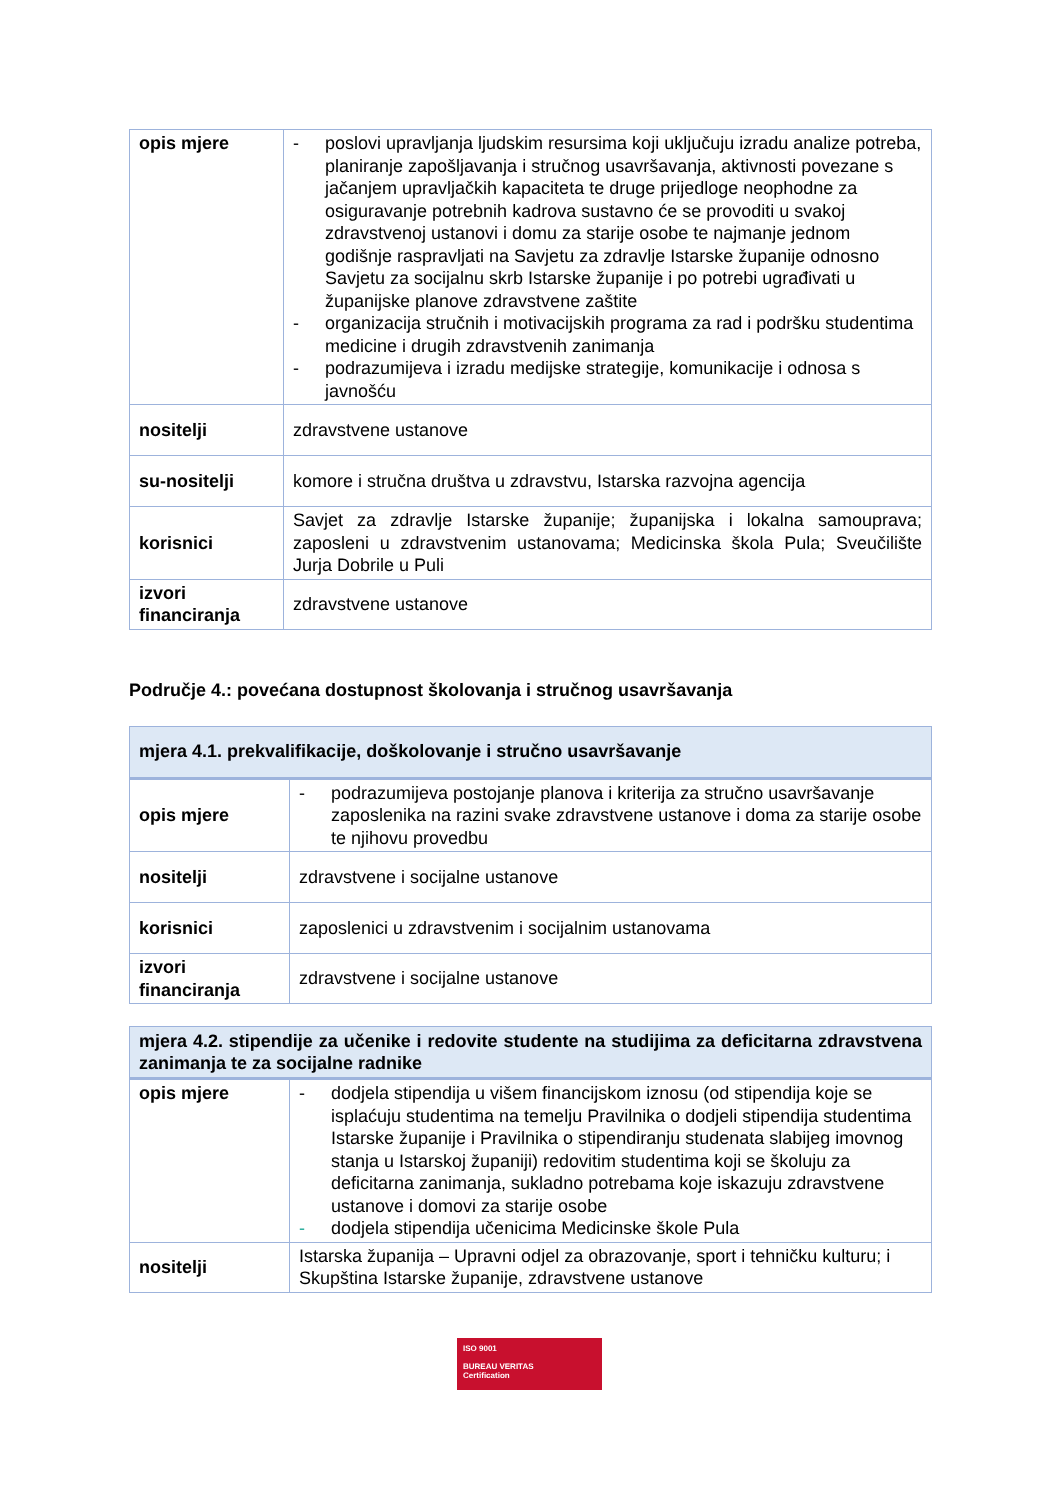| opis mjere | - poslovi upravljanja ljudskim resursima koji uključuju izradu analize potreba, planiranje zapošljavanja i stručnog usavršavanja, aktivnosti povezane s jačanjem upravljačkih kapaciteta te druge prijedloge neophodne za osiguravanje potrebnih kadrova sustavno će se provoditi u svakoj zdravstvenoj ustanovi i domu za starije osobe te najmanje jednom godišnje raspravljati na Savjetu za zdravlje Istarske županije odnosno Savjetu za socijalnu skrb Istarske županije i po potrebi ugrađivati u županijske planove zdravstvene zaštite - organizacija stručnih i motivacijskih programa za rad i podršku studentima medicine i drugih zdravstvenih zanimanja - podrazumijeva i izradu medijske strategije, komunikacije i odnosa s javnošću |
| nositelji | zdravstvene ustanove |
| su-nositelji | komore i stručna društva u zdravstvu, Istarska razvojna agencija |
| korisnici | Savjet za zdravlje Istarske županije; županijska i lokalna samouprava; zaposleni u zdravstvenim ustanovama; Medicinska škola Pula; Sveučilište Jurja Dobrile u Puli |
| izvori financiranja | zdravstvene ustanove |
Područje 4.: povećana dostupnost školovanja i stručnog usavršavanja
| mjera 4.1. prekvalifikacije, doškolovanje i stručno usavršavanje | |
| opis mjere | - podrazumijeva postojanje planova i kriterija za stručno usavršavanje zaposlenika na razini svake zdravstvene ustanove i doma za starije osobe te njihovu provedbu |
| nositelji | zdravstvene i socijalne ustanove |
| korisnici | zaposlenici u zdravstvenim i socijalnim ustanovama |
| izvori financiranja | zdravstvene i socijalne ustanove |
| mjera 4.2. stipendije za učenike i redovite studente na studijima za deficitarna zdravstvena zanimanja te za socijalne radnike | |
| opis mjere | - dodjela stipendija u višem financijskom iznosu (od stipendija koje se isplaćuju studentima na temelju Pravilnika o dodjeli stipendija studentima Istarske županije i Pravilnika o stipendiranju studenata slabijeg imovnog stanja u Istarskoj županiji) redovitim studentima koji se školuju za deficitarna zanimanja, sukladno potrebama koje iskazuju zdravstvene ustanove i domovi za starije osobe - dodjela stipendija učenicima Medicinske škole Pula |
| nositelji | Istarska županija – Upravni odjel za obrazovanje, sport i tehničku kulturu; i Skupština Istarske županije, zdravstvene ustanove |
ISO 9001
BUREAU VERITAS
Certification